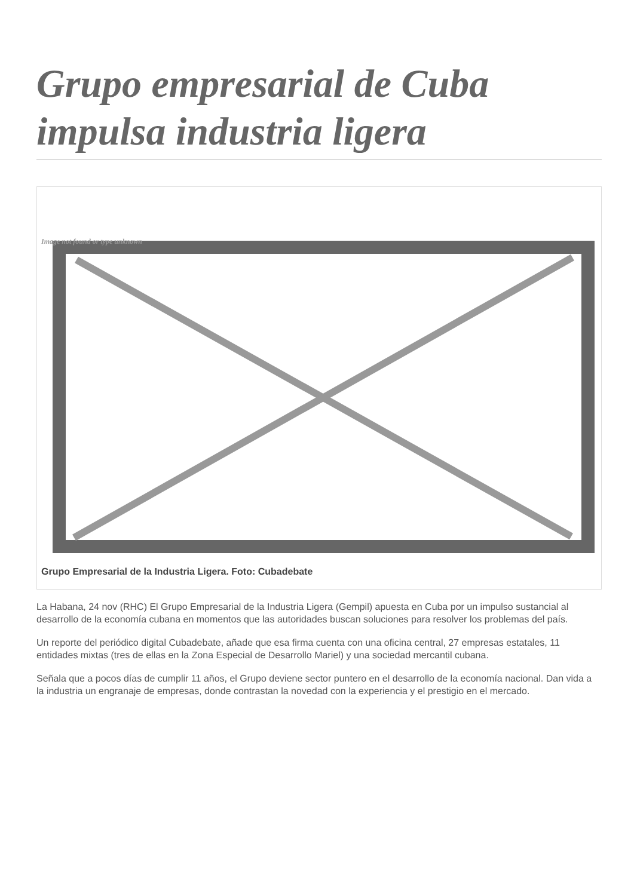Grupo empresarial de Cuba impulsa industria ligera
Image not found or type unknown
Grupo Empresarial de la Industria Ligera. Foto: Cubadebate
La Habana, 24 nov (RHC) El Grupo Empresarial de la Industria Ligera (Gempil) apuesta en Cuba por un impulso sustancial al desarrollo de la economía cubana en momentos que las autoridades buscan soluciones para resolver los problemas del país.
Un reporte del periódico digital Cubadebate, añade que esa firma cuenta con una oficina central, 27 empresas estatales, 11 entidades mixtas (tres de ellas en la Zona Especial de Desarrollo Mariel) y una sociedad mercantil cubana.
Señala que a pocos días de cumplir 11 años, el Grupo deviene sector puntero en el desarrollo de la economía nacional. Dan vida a la industria un engranaje de empresas, donde contrastan la novedad con la experiencia y el prestigio en el mercado.